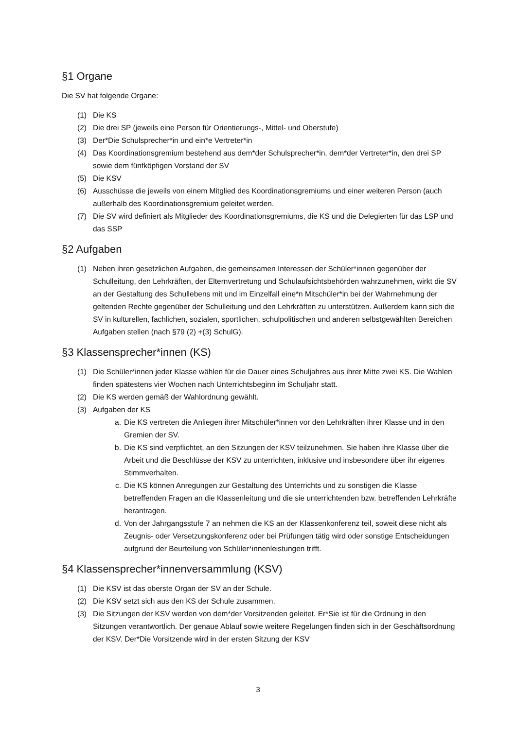§1 Organe
Die SV hat folgende Organe:
(1) Die KS
(2) Die drei SP (jeweils eine Person für Orientierungs-, Mittel- und Oberstufe)
(3) Der*Die Schulsprecher*in und ein*e Vertreter*in
(4) Das Koordinationsgremium bestehend aus dem*der Schulsprecher*in, dem*der Vertreter*in, den drei SP sowie dem fünfköpfigen Vorstand der SV
(5) Die KSV
(6) Ausschüsse die jeweils von einem Mitglied des Koordinationsgremiums und einer weiteren Person (auch außerhalb des Koordinationsgremium geleitet werden.
(7) Die SV wird definiert als Mitglieder des Koordinationsgremiums, die KS und die Delegierten für das LSP und das SSP
§2 Aufgaben
(1) Neben ihren gesetzlichen Aufgaben, die gemeinsamen Interessen der Schüler*innen gegenüber der Schulleitung, den Lehrkräften, der Elternvertretung und Schulaufsichtsbehörden wahrzunehmen, wirkt die SV an der Gestaltung des Schullebens mit und im Einzelfall eine*n Mitschüler*in bei der Wahrnehmung der geltenden Rechte gegenüber der Schulleitung und den Lehrkräften zu unterstützen. Außerdem kann sich die SV in kulturellen, fachlichen, sozialen, sportlichen, schulpolitischen und anderen selbstgewählten Bereichen Aufgaben stellen (nach §79 (2) +(3) SchulG).
§3 Klassensprecher*innen (KS)
(1) Die Schüler*innen jeder Klasse wählen für die Dauer eines Schuljahres aus ihrer Mitte zwei KS. Die Wahlen finden spätestens vier Wochen nach Unterrichtsbeginn im Schuljahr statt.
(2) Die KS werden gemäß der Wahlordnung gewählt.
(3) Aufgaben der KS
a. Die KS vertreten die Anliegen ihrer Mitschüler*innen vor den Lehrkräften ihrer Klasse und in den Gremien der SV.
b. Die KS sind verpflichtet, an den Sitzungen der KSV teilzunehmen. Sie haben ihre Klasse über die Arbeit und die Beschlüsse der KSV zu unterrichten, inklusive und insbesondere über ihr eigenes Stimmverhalten.
c. Die KS können Anregungen zur Gestaltung des Unterrichts und zu sonstigen die Klasse betreffenden Fragen an die Klassenleitung und die sie unterrichtenden bzw. betreffenden Lehrkräfte herantragen.
d. Von der Jahrgangsstufe 7 an nehmen die KS an der Klassenkonferenz teil, soweit diese nicht als Zeugnis- oder Versetzungskonferenz oder bei Prüfungen tätig wird oder sonstige Entscheidungen aufgrund der Beurteilung von Schüler*innenleistungen trifft.
§4 Klassensprecher*innenversammlung (KSV)
(1) Die KSV ist das oberste Organ der SV an der Schule.
(2) Die KSV setzt sich aus den KS der Schule zusammen.
(3) Die Sitzungen der KSV werden von dem*der Vorsitzenden geleitet. Er*Sie ist für die Ordnung in den Sitzungen verantwortlich. Der genaue Ablauf sowie weitere Regelungen finden sich in der Geschäftsordnung der KSV. Der*Die Vorsitzende wird in der ersten Sitzung der KSV
3